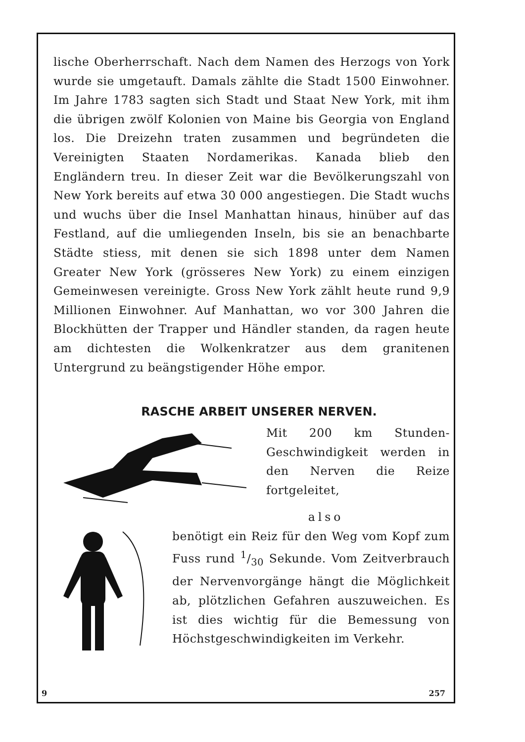lische Oberherrschaft. Nach dem Namen des Herzogs von York wurde sie umgetauft. Damals zählte die Stadt 1500 Einwohner. Im Jahre 1783 sagten sich Stadt und Staat New York, mit ihm die übrigen zwölf Kolonien von Maine bis Georgia von England los. Die Dreizehn traten zusammen und begründeten die Vereinigten Staaten Nordamerikas. Kanada blieb den Engländern treu. In dieser Zeit war die Bevölkerungszahl von New York bereits auf etwa 30 000 angestiegen. Die Stadt wuchs und wuchs über die Insel Manhattan hinaus, hinüber auf das Festland, auf die umliegenden Inseln, bis sie an benachbarte Städte stiess, mit denen sie sich 1898 unter dem Namen Greater New York (grösseres New York) zu einem einzigen Gemeinwesen vereinigte. Gross New York zählt heute rund 9,9 Millionen Einwohner. Auf Manhattan, wo vor 300 Jahren die Blockhütten der Trapper und Händler standen, da ragen heute am dichtesten die Wolkenkratzer aus dem granitenen Untergrund zu beängstigender Höhe empor.
RASCHE ARBEIT UNSERER NERVEN.
Mit 200 km Stunden-Geschwindigkeit werden in den Nerven die Reize fortgeleitet,
also
benötigt ein Reiz für den Weg vom Kopf zum Fuss rund 1/30 Sekunde. Vom Zeitverbrauch der Nervenvorgänge hängt die Möglichkeit ab, plötzlichen Gefahren auszuweichen. Es ist dies wichtig für die Bemessung von Höchstgeschwindigkeiten im Verkehr.
9 257